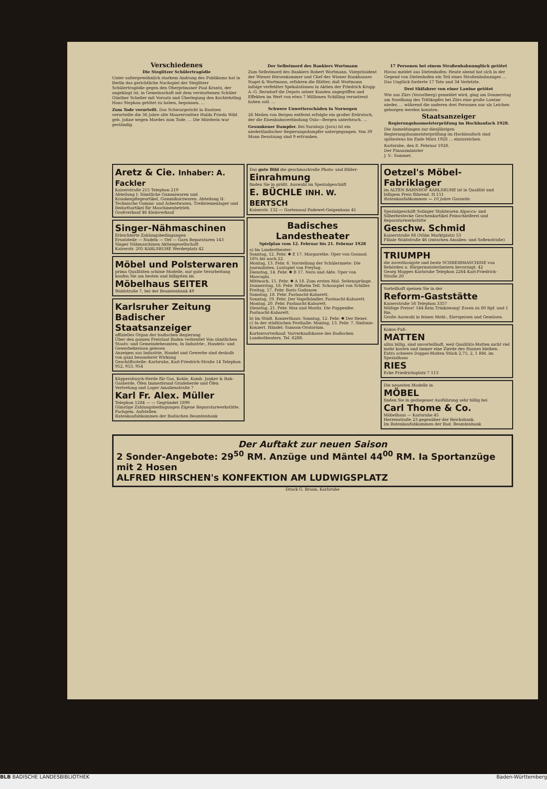Verschiedenes
Die Steglitzer Schülertragödie
Unter außergewöhnlich starkem Andrang des Publikums hat in Berlin das gerichtliche Nachspiel der Steglitzer Schülertragödie gegen den Oberprimaner Paul Krantz, der angeklagt ist, in Gemeinschaft mit dem verstorbenen Schüler Günther Scheller mit Vorsatz und Überlegung den Kochlehrling Hans Stephan getötet zu haben, begonnen. ...
Zum Tode verurteilt. Das Schwurgericht in Bautzen verurteilte die 36 Jahre alte Maurerswitwe Hulda Frieda Wild geb. Johne wegen Mordes zum Tode. ... Die Mörderin war geständig.
Der Selbstmord des Bankiers Wortmann
Zum Selbstmord des Bankiers Robert Wortmann, Vizepräsident der Wiener Börsenkammer und Chef des Wiener Bankhauses Nagel & Wortmann, erfahren die Blätter, daß Wortmann infolge verfehlter Spekulationen in Aktien der Friedrich Krupp A.-G. Berndorf die Depots seiner Kunden angegriffen und Effekten im Wert von etwa 7 Millionen Schilling veruntreut haben soll. ...
Schwere Unwetterschäden in Norwegen
26 Meilen von Bergen entfernt erfolgte ein großer Erdrutsch, der die Eisenbahnverbindung Oslo—Bergen unterbrach. ...
Gesunkener Dampfer. Bei Surabaja (Java) ist ein niederländischer Regierungsdampfer untergegangen. Von 39 Mann Besatzung sind 9 ertrunken.
17 Personen bei einem Straßenbahnunglück getötet
Havas meldet aus Dietenhofen: Heute abend hat sich in der Gegend von Dietenhofen ein Teil eines Straßenbahnzuges ... Das Unglück forderte 17 Tote und 34 Verletzte.
Drei Skifahrer von einer Lawine getötet
Wie aus Zürs (Vorarlberg) gemeldet wird, ging am Donnerstag am Nordhang des Trittkopfes bei Zürs eine große Lawine nieder, ... während die anderen drei Personen nur als Leichen geborgen werden konnten.
Staatsanzeiger
Regierungsbaumeisterprüfung im Hochbaufach 1928.
Die Anmeldungen zur diesjährigen Regierungsbaumeisterprüfung im Hochbaufach sind spätestens bis Ende März 1928 ... einzureichen.
Karlsruhe, den 8. Februar 1928.
Der Finanzminister
J. V.: Sammet.
Aretz & Cie. Inhaber: A. Fackler
Kaiserstraße 215 Telephon 219
Abteilung I: Sämtliche Gummiwaren und Krankenpflegeartikel, Gummikurzwaren. Abteilung II: Technische Gummi- und Asbestwaren, Treibriemenlager und Bedarfsartikel für Maschinenbetrieb.
Großverkauf 46 Kleinverkauf
Singer-Nähmaschinen
Erleichterte Zahlungsbedingungen
Ersatzteile — Nadeln — Oel — Garn Reparaturen 143
Singer Nähmaschinen Aktiengesellschaft
Kaiserstr. 205 KARLSRUHE Werderplatz 42
Möbel und Polsterwaren
prima Qualitäten schöne Modelle, nur gute Verarbeitung kaufen Sie am besten und billigsten im
Möbelhaus SEITER
Waldstraße 7, bei der Beamtenbank 49
Karlsruher Zeitung
Badischer Staatsanzeiger
offizielles Organ der badischen Regierung
Über den ganzen Freistaat Baden verbreitet Von sämtlichen Staats- und Gemeindebeamten, In Industrie-, Handels- und Gewerbekreisen gelesen
Anzeigen aus Industrie, Handel und Gewerbe sind deshalb von ganz besonderer Wirkung
Geschäftsstelle: Karlsruhe, Karl-Friedrich-Straße 14 Telephon 952, 953, 954
Küppersbusch-Herde für Gas, Kohle, Komb. Junker & Ruh-Gasherde, Öfen Immerbrand Grudeherde und Öfen
Vertretung und Lager Amalienstraße 7
Karl Fr. Alex. Müller
Telephon 1284 — — Gegründet 1890
Günstige Zahlungsbedingungen Eigene Reparaturwerkstätte. Fachgem. Aufstellen
Ratenkaufabkommen der Badischen Beamtenbank
Das gute Bild die geschmackvolle Photo- und Bilder-
Einrahmung
finden Sie in größt. Auswahl im Spezialgeschäft
E. BÜCHLE INH. W. BERTSCH
Kaiserstr. 132 — Gartensaal Padewet-Geigenhaus 41
Badisches Landestheater
Spielplan vom 12. Februar bis 21. Februar 1928
a) Im Landestheater:
Sonntag, 12. Febr. ✱ E 17. Margarethe. Oper von Gounod. 18¾ bis nach 22.
Montag, 13. Febr. 6. Vorstellung der Schülermiete: Die Journalisten. Lustspiel von Freytag.
Dienstag, 14. Febr. ✱ B 17. Nero und Akte. Oper von Mascagni.
Mittwoch, 15. Febr. ✱ A 18. Zum ersten Mal: Seitensprünge.
Donnerstag, 16. Febr. Wilhelm Tell. Schauspiel von Schiller.
Freitag, 17. Febr. Boris Godunow.
Samstag, 18. Febr. Fastnacht-Kabarett.
Sonntag, 19. Febr. Der Vogelhändler. Fastnacht-Kabarett.
Montag, 20. Febr. Fastnacht-Kabarett.
Dienstag, 21. Febr. Max und Moritz. Die Puppenfee. Fastnacht-Kabarett.
b) Im Städt. Konzerthaus: Sonntag, 12. Febr. ✱ Der Hexer.
c) In der städtischen Festhalle: Montag, 13. Febr. 7. Sinfonie-Konzert. Händel: Samson-Oratorium.
Kartenvorverkauf: Vorverkaufskasse des Badischen Landestheaters, Tel. 6288.
Oetzel's Möbel-Fabriklager
im ALTEN BAHNHOF KARLSRUHE ist in Qualität und billigem Preis führend. H.151
Ratenkaufabkommen — 10 Jahre Garantie.
Spezialgeschäft Solinger Stahlwaren Alpacca- und Silberbestecke Geschenkartikel Feinschleiferei und Reparaturwerkstätte
Geschw. Schmid
Kaiserstraße 88 (Nähe Marktplatz) 53
Filiale Waldstraße 46 (zwischen Amalien- und Sofienstraße)
TRIUMPH
die zuverlässigste und beste SCHREIBMASCHINE von Behörden u. Bürgermeisterämtern bevorzugt. 42
Georg Mappes Karlsruhe Telephon 2264 Karl-Friedrich-Straße 20
Vorteilhaft speisen Sie in der
Reform-Gaststätte
Kaiserstraße 56 Telephon 3357
Mäßige Preise! 144 Kein Trinkzwang! Essen zu 80 Rpf. und 1 Rm.
Große Auswahl in feinen Mehl-, Eierspeisen und Gemüsen.
Kokos-Fuß-
MATTEN
allzu billig, sind unvorteilhaft, weil Qualitäts-Matten nicht viel mehr kosten und immer eine Zierde des Hauses bleiben. Extra schwere Doppel-Matten Stück 2,75, 2, 1 RM. im Spezialhaus
RIES
Ecke Friedrichsplatz 7 113
Die neuesten Modelle in
MÖBEL
finden Sie in gediegener Ausführung sehr billig bei
Carl Thome & Co.
Möbelhaus — Karlsruhe 45
Herrenstraße 23 gegenüber der Reichsbank.
Im Ratenkaufabkommen der Bad. Beamtenbank
Der Auftakt zur neuen Saison
2 Sonder-Angebote: 29<sup>50</sup> RM. Anzüge und Mäntel 44<sup>00</sup> RM. Ia Sportanzüge mit 2 Hosen
ALFRED HIRSCHEN's KONFEKTION AM LUDWIGSPLATZ
Druck G. Braun, Karlsruhe
BLB BADISCHE LANDESBIBLIOTHEK Baden-Württemberg